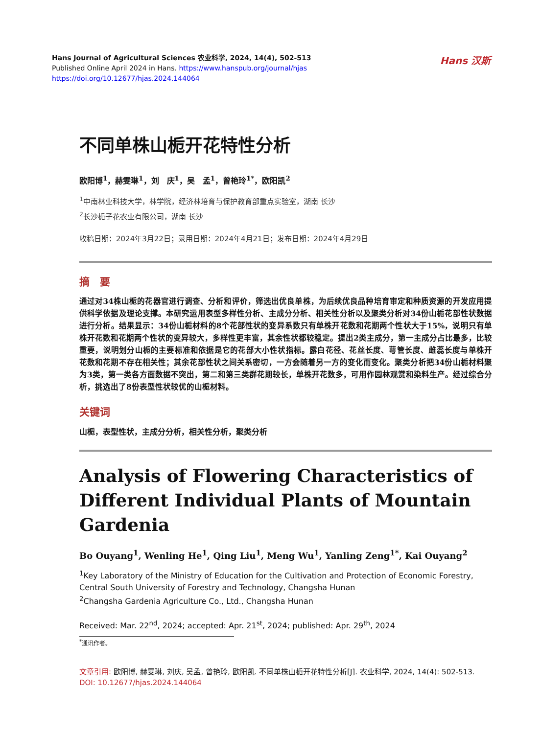Hans Journal of Agricultural Sciences 农业科学, 2024, 14(4), 502-513
Published Online April 2024 in Hans. https://www.hanspub.org/journal/hjas
https://doi.org/10.12677/hjas.2024.144064
Hans 汉斯
不同单株山栀开花特性分析
欧阳博<sup>1</sup>，赫雯琳<sup>1</sup>，刘　庆<sup>1</sup>，吴　孟<sup>1</sup>，曾艳玲<sup>1*</sup>，欧阳凯<sup>2</sup>
<sup>1</sup> 中南林业科技大学，林学院，经济林培育与保护教育部重点实验室，湖南 长沙
<sup>2</sup> 长沙栀子花农业有限公司，湖南 长沙
收稿日期：2024年3月22日；录用日期：2024年4月21日；发布日期：2024年4月29日
摘　要
通过对34株山栀的花器官进行调查、分析和评价，筛选出优良单株，为后续优良品种培育审定和种质资源的开发应用提供科学依据及理论支撑。本研究运用表型多样性分析、主成分分析、相关性分析以及聚类分析对34份山栀花部性状数据进行分析。结果显示：34份山栀材料的8个花部性状的变异系数只有单株开花数和花期两个性状大于15%，说明只有单株开花数和花期两个性状的变异较大，多样性更丰富，其余性状都较稳定。提出2类主成分，第一主成分占比最多，比较重要，说明划分山栀的主要标准和依据是它的花部大小性状指标。露白花径、花丝长度、萼管长度、雌蕊长度与单株开花数和花期不存在相关性；其余花部性状之间关系密切，一方会随着另一方的变化而变化。聚类分析把34份山栀材料聚为3类，第一类各方面数据不突出，第二和第三类群花期较长，单株开花数多，可用作园林观赏和染料生产。经过综合分析，挑选出了8份表型性状较优的山栀材料。
关键词
山栀，表型性状，主成分分析，相关性分析，聚类分析
Analysis of Flowering Characteristics of Different Individual Plants of Mountain Gardenia
Bo Ouyang<sup>1</sup>, Wenling He<sup>1</sup>, Qing Liu<sup>1</sup>, Meng Wu<sup>1</sup>, Yanling Zeng<sup>1*</sup>, Kai Ouyang<sup>2</sup>
<sup>1</sup> Key Laboratory of the Ministry of Education for the Cultivation and Protection of Economic Forestry, Central South University of Forestry and Technology, Changsha Hunan
<sup>2</sup> Changsha Gardenia Agriculture Co., Ltd., Changsha Hunan
Received: Mar. 22<sup>nd</sup>, 2024; accepted: Apr. 21<sup>st</sup>, 2024; published: Apr. 29<sup>th</sup>, 2024
<sup>*</sup> 通讯作者。
文章引用: 欧阳博, 赫雯琳, 刘庆, 吴孟, 曾艳玲, 欧阳凯. 不同单株山栀开花特性分析[J]. 农业科学, 2024, 14(4): 502-513. DOI: 10.12677/hjas.2024.144064